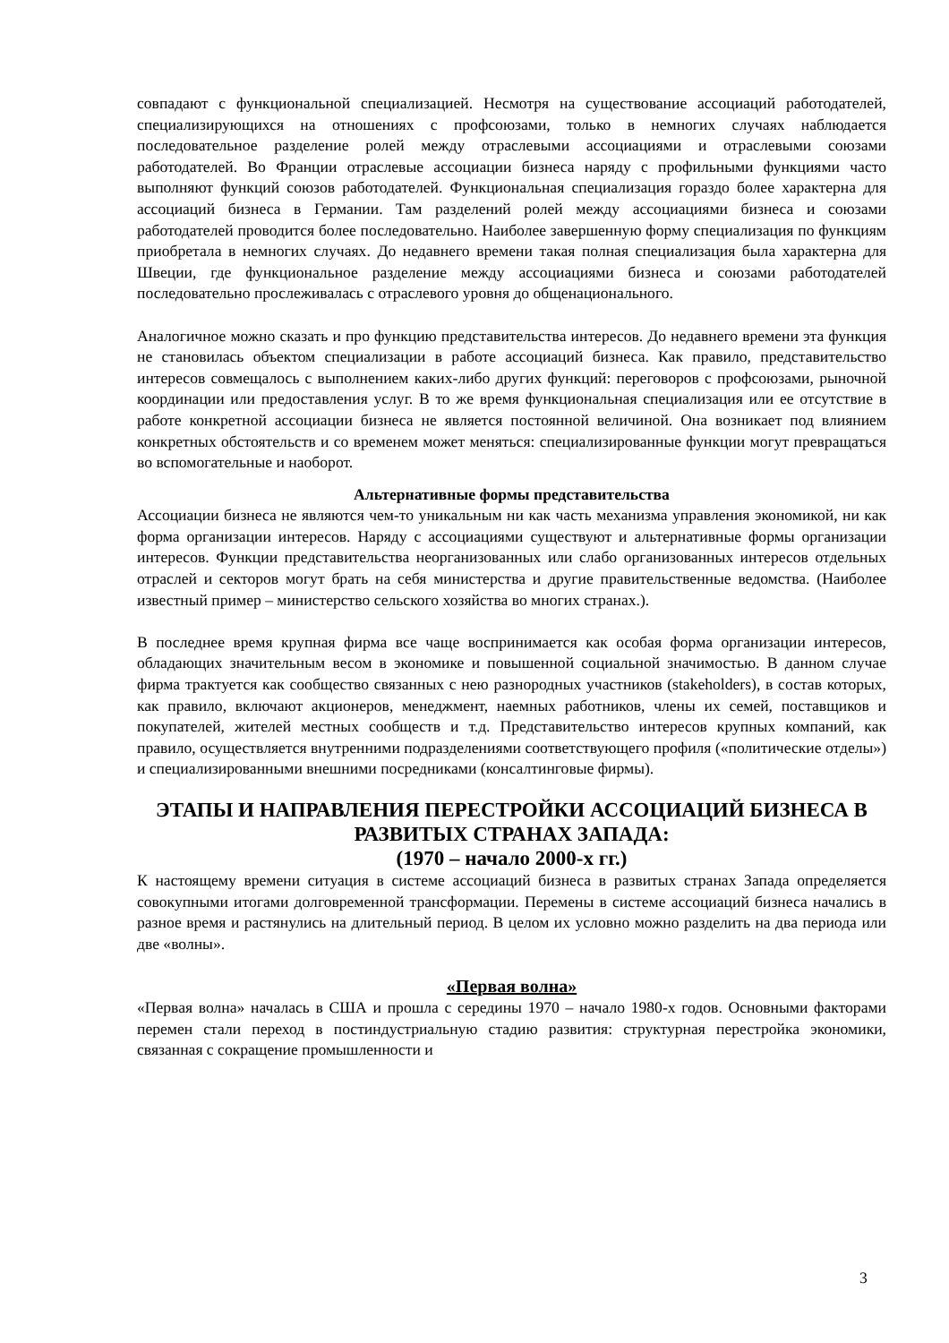совпадают с функциональной специализацией. Несмотря на существование ассоциаций работодателей, специализирующихся на отношениях с профсоюзами, только в немногих случаях наблюдается последовательное разделение ролей между отраслевыми ассоциациями и отраслевыми союзами работодателей. Во Франции отраслевые ассоциации бизнеса наряду с профильными функциями часто выполняют функций союзов работодателей. Функциональная специализация гораздо более характерна для ассоциаций бизнеса в Германии. Там разделений ролей между ассоциациями бизнеса и союзами работодателей проводится более последовательно. Наиболее завершенную форму специализация по функциям приобретала в немногих случаях. До недавнего времени такая полная специализация была характерна для Швеции, где функциональное разделение между ассоциациями бизнеса и союзами работодателей последовательно прослеживалась с отраслевого уровня до общенационального.
Аналогичное можно сказать и про функцию представительства интересов. До недавнего времени эта функция не становилась объектом специализации в работе ассоциаций бизнеса. Как правило, представительство интересов совмещалось с выполнением каких-либо других функций: переговоров с профсоюзами, рыночной координации или предоставления услуг. В то же время функциональная специализация или ее отсутствие в работе конкретной ассоциации бизнеса не является постоянной величиной. Она возникает под влиянием конкретных обстоятельств и со временем может меняться: специализированные функции могут превращаться во вспомогательные и наоборот.
Альтернативные формы представительства
Ассоциации бизнеса не являются чем-то уникальным ни как часть механизма управления экономикой, ни как форма организации интересов. Наряду с ассоциациями существуют и альтернативные формы организации интересов. Функции представительства неорганизованных или слабо организованных интересов отдельных отраслей и секторов могут брать на себя министерства и другие правительственные ведомства. (Наиболее известный пример – министерство сельского хозяйства во многих странах.).
В последнее время крупная фирма все чаще воспринимается как особая форма организации интересов, обладающих значительным весом в экономике и повышенной социальной значимостью. В данном случае фирма трактуется как сообщество связанных с нею разнородных участников (stakeholders), в состав которых, как правило, включают акционеров, менеджмент, наемных работников, члены их семей, поставщиков и покупателей, жителей местных сообществ и т.д. Представительство интересов крупных компаний, как правило, осуществляется внутренними подразделениями соответствующего профиля («политические отделы») и специализированными внешними посредниками (консалтинговые фирмы).
ЭТАПЫ И НАПРАВЛЕНИЯ ПЕРЕСТРОЙКИ АССОЦИАЦИЙ БИЗНЕСА В РАЗВИТЫХ СТРАНАХ ЗАПАДА:
(1970 – начало 2000-х гг.)
К настоящему времени ситуация в системе ассоциаций бизнеса в развитых странах Запада определяется совокупными итогами долговременной трансформации. Перемены в системе ассоциаций бизнеса начались в разное время и растянулись на длительный период. В целом их условно можно разделить на два периода или две «волны».
«Первая волна»
«Первая волна» началась в США и прошла с середины 1970 – начало 1980-х годов. Основными факторами перемен стали переход в постиндустриальную стадию развития: структурная перестройка экономики, связанная с сокращение промышленности и
3